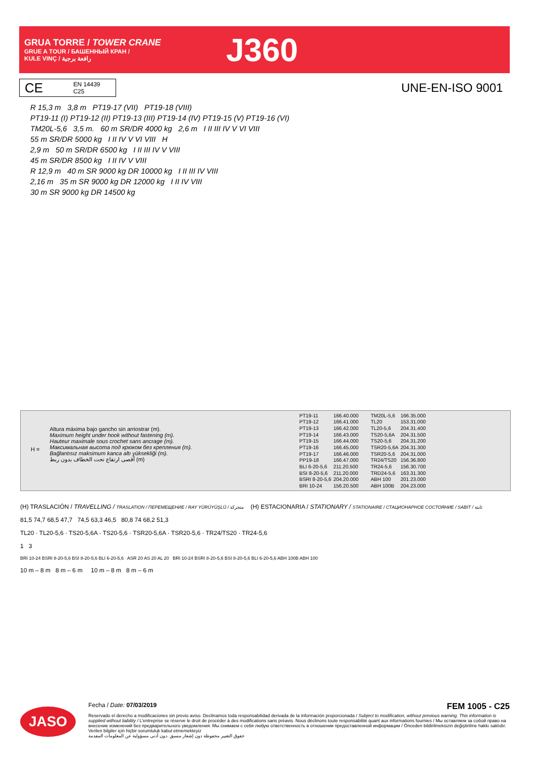GRUA TORRE / TOWER CRANE
GRUE A TOUR / БАШЕННЫЙ КРАН /
KULE VINÇ / رافعة برجية
J360
CE EN 14439
C25
UNE-EN-ISO 9001
R 15,3 m 3,8 m PT19-17 (VII) PT19-18 (VIII)
PT19-11 (I) PT19-12 (II) PT19-13 (III) PT19-14 (IV) PT19-15 (V) PT19-16 (VI)
TM20L-5,6 3,5 m. 60 m SR/DR 4000 kg 2,6 m I II III IV V VI VIII
55 m SR/DR 5000 kg I II IV V VI VIII H
2,9 m 50 m SR/DR 6500 kg I II III IV V VIII
45 m SR/DR 8500 kg I II IV V VIII
R 12,9 m 40 m SR 9000 kg DR 10000 kg I II III IV VIII
2,16 m 35 m SR 9000 kg DR 12000 kg I II IV VIII
30 m SR 9000 kg DR 14500 kg
H =
Altura máxima bajo gancho sin arriostrar (m).
Maximum height under hook without fastening (m).
Hauteur maximale sous crochet sans ancrage (m).
Максимальная высота под крюком без крепления (m).
Bağlantısız maksimum kanca altı yüksekliği (m).
أقصى ارتفاع تحت الخطاف بدون ربط (m)
| PT19-11 | 166.40.000 |
| PT19-12 | 166.41.000 |
| PT19-13 | 166.42.000 |
| PT19-14 | 166.43.000 |
| PT19-15 | 166.44.000 |
| PT19-16 | 166.45.000 |
| PT19-17 | 166.46.000 |
| PP19-18 | 166.47.000 |
| BLI 6-20-5,6 | 211.20.500 |
| BSI 8-20-5,6 | 211.20.000 |
| BSRI 8-20-5,6 | 204.20.000 |
| BRI 10-24 | 156.20.500 |
| TM20L-5,6 | 166.35.000 |
| TL20 | 153.31.000 |
| TL20-5,6 | 204.31.400 |
| TS20-5,6A | 204.31.500 |
| TS20-5,6 | 204.31.200 |
| TSR20-5,6A | 204.31.300 |
| TSR20-5,6 | 204.31.000 |
| TR24/TS20 | 156.36.800 |
| TR24-5,6 | 156.30.700 |
| TRD24-5,6 | 163.31.300 |
| ABH 100 | 201.23.000 |
| ABH 100B | 204.23.000 |
(H) TRASLACIÓN / TRAVELLING / TRASLATION / ПЕРЕМЕЩЕНИЕ / RAY YÜRÜYÜŞLÜ / متحركة (H) ESTACIONARIA / STATIONARY / STATIONAIRE / СТАЦИОНАРНОЕ СОСТОЯНИЕ / SABIT / ثابتة
81,5 74,7 68,5 47,7 74,5 63,3 46,5 80,8 74 68,2 51,3
TL20 · TL20-5,6 · TS20-5,6A · TS20-5,6 · TSR20-5,6A · TSR20-5,6 · TR24/TS20 · TR24-5,6
1 3
BRI 10-24 BSRI 8-20-5,6 BSI 8-20-5,6 BLI 6-20-5,6 ASR 20 AS 20 AL 20 BRI 10-24 BSRI 8-20-5,6 BSI 8-20-5,6 BLI 6-20-5,6 ABH 100B ABH 100
10 m – 8 m 8 m – 6 m 10 m – 8 m 8 m – 6 m
JASO
Fecha / Date: 07/03/2019 FEM 1005 - C25
Reservado el derecho a modificaciones sin previo aviso. Declinamos toda responsabilidad derivada de la información proporcionada / Subject to modification, without previous warning. This information is supplied without liability / L'entreprise se réserve le droit de procéder à des modifications sans préavis. Nous déclinons toute responsabilité quant aux informations fournies / Мы оставляем за собой право на внесение изменений без предварительного уведомления. Мы снимаем с себя любую ответственность в отношении предоставленной информации / Önceden bildirilmeksizin değiştirilme hakkı saklıdır. Verilen bilgiler için hiçbir sorumluluk kabul etmemekteyiz
حقوق التغيير محفوظة دون إشعار مسبق .دون أدنى مسؤولية عن المعلومات المقدمة